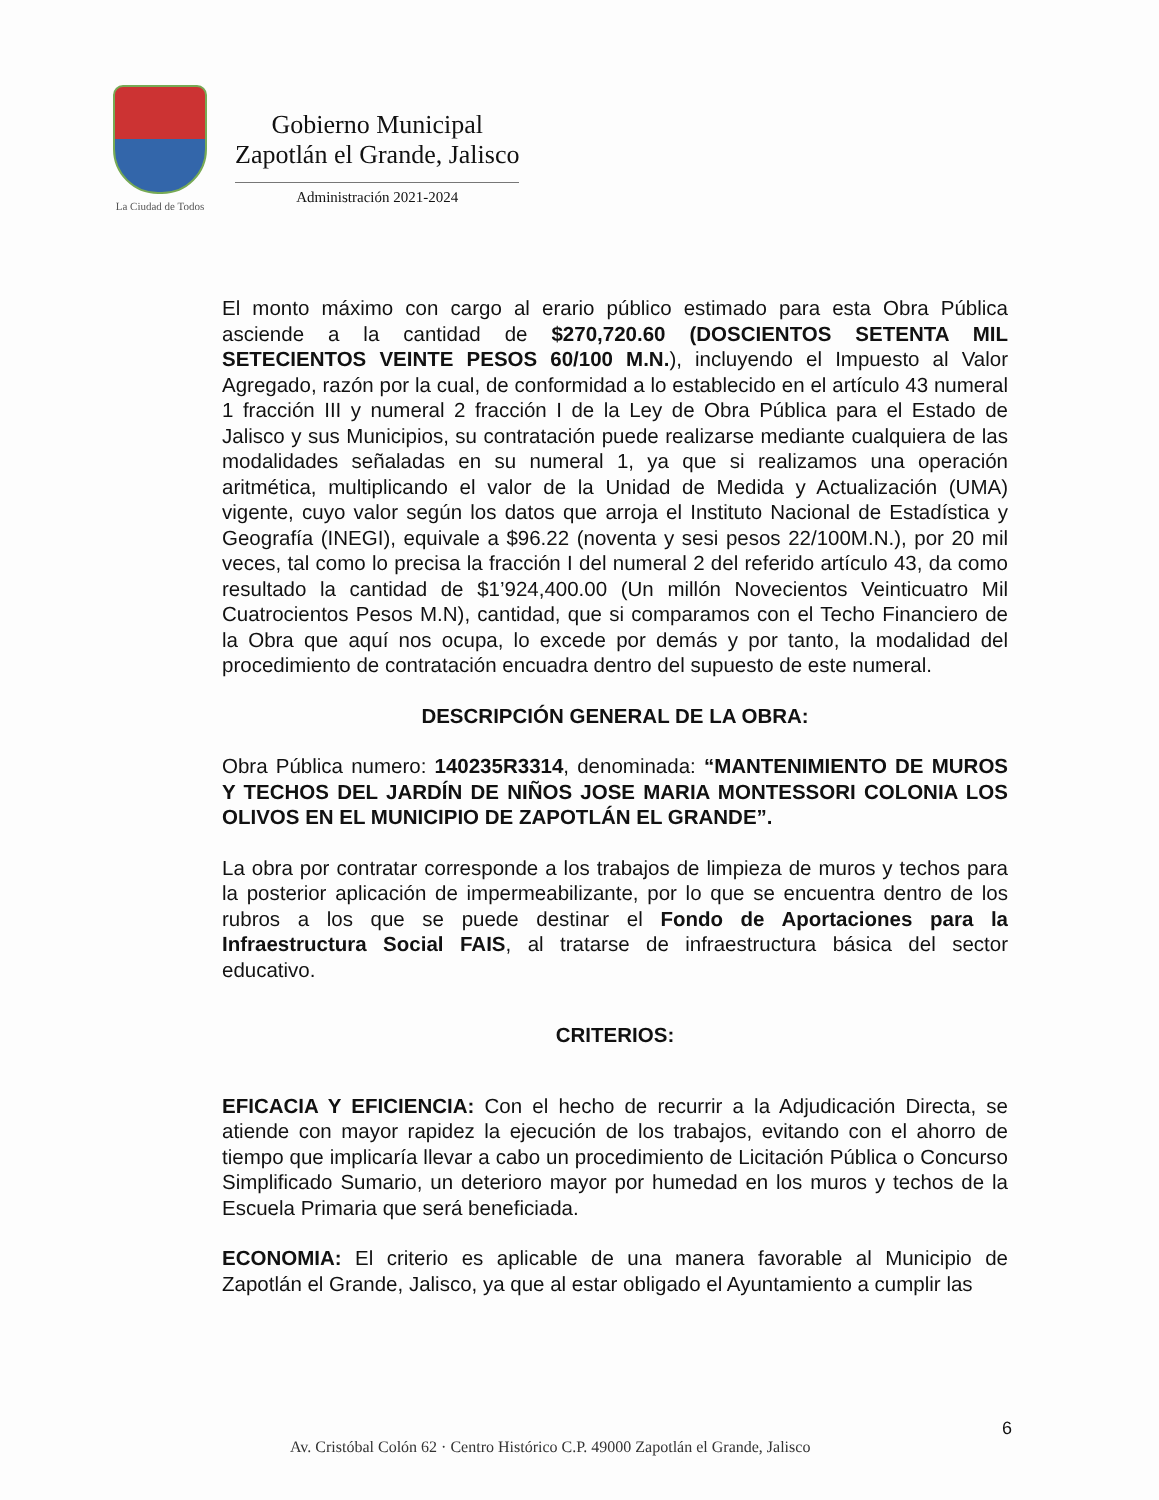La Ciudad de Todos
Gobierno Municipal
Zapotlán el Grande, Jalisco
Administración 2021-2024
El monto máximo con cargo al erario público estimado para esta Obra Pública asciende a la cantidad de $270,720.60 (DOSCIENTOS SETENTA MIL SETECIENTOS VEINTE PESOS 60/100 M.N.), incluyendo el Impuesto al Valor Agregado, razón por la cual, de conformidad a lo establecido en el artículo 43 numeral 1 fracción III y numeral 2 fracción I de la Ley de Obra Pública para el Estado de Jalisco y sus Municipios, su contratación puede realizarse mediante cualquiera de las modalidades señaladas en su numeral 1, ya que si realizamos una operación aritmética, multiplicando el valor de la Unidad de Medida y Actualización (UMA) vigente, cuyo valor según los datos que arroja el Instituto Nacional de Estadística y Geografía (INEGI), equivale a $96.22 (noventa y sesi pesos 22/100M.N.), por 20 mil veces, tal como lo precisa la fracción I del numeral 2 del referido artículo 43, da como resultado la cantidad de $1’924,400.00 (Un millón Novecientos Veinticuatro Mil Cuatrocientos Pesos M.N), cantidad, que si comparamos con el Techo Financiero de la Obra que aquí nos ocupa, lo excede por demás y por tanto, la modalidad del procedimiento de contratación encuadra dentro del supuesto de este numeral.
DESCRIPCIÓN GENERAL DE LA OBRA:
Obra Pública numero: 140235R3314, denominada: “MANTENIMIENTO DE MUROS Y TECHOS DEL JARDÍN DE NIÑOS JOSE MARIA MONTESSORI COLONIA LOS OLIVOS EN EL MUNICIPIO DE ZAPOTLÁN EL GRANDE”.
La obra por contratar corresponde a los trabajos de limpieza de muros y techos para la posterior aplicación de impermeabilizante, por lo que se encuentra dentro de los rubros a los que se puede destinar el Fondo de Aportaciones para la Infraestructura Social FAIS, al tratarse de infraestructura básica del sector educativo.
CRITERIOS:
EFICACIA Y EFICIENCIA: Con el hecho de recurrir a la Adjudicación Directa, se atiende con mayor rapidez la ejecución de los trabajos, evitando con el ahorro de tiempo que implicaría llevar a cabo un procedimiento de Licitación Pública o Concurso Simplificado Sumario, un deterioro mayor por humedad en los muros y techos de la Escuela Primaria que será beneficiada.
ECONOMIA: El criterio es aplicable de una manera favorable al Municipio de Zapotlán el Grande, Jalisco, ya que al estar obligado el Ayuntamiento a cumplir las
6
Av. Cristóbal Colón 62 · Centro Histórico C.P. 49000 Zapotlán el Grande, Jalisco